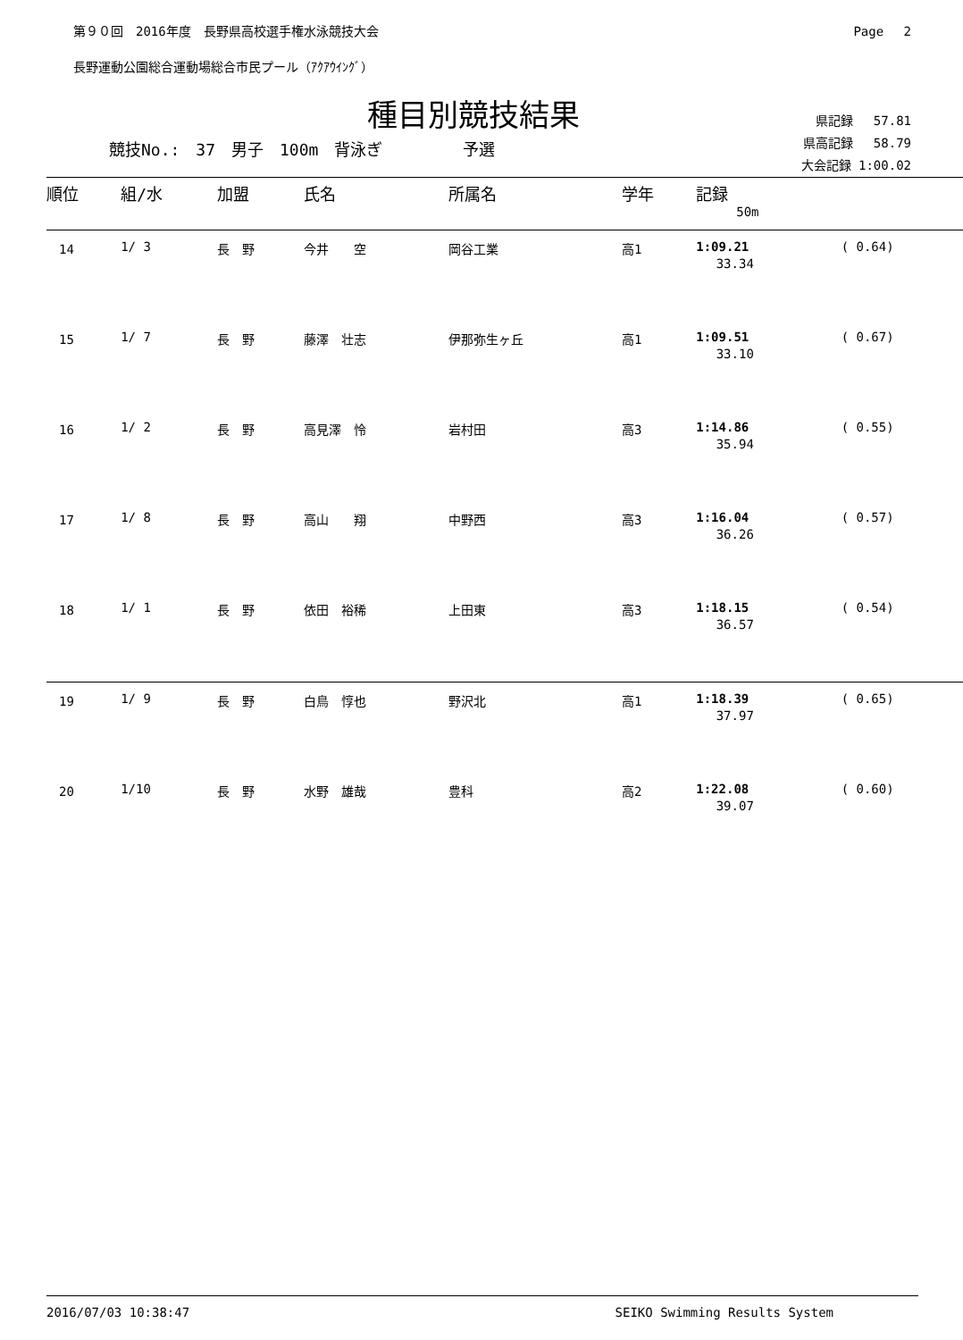第９０回　2016年度　長野県高校選手権水泳競技大会 Page　 2
長野運動公園総合運動場総合市民プール（ｱｸｱｳｲﾝｸﾞ）
種目別競技結果
競技No.:　37　男子　100m　背泳ぎ　　　　　予選
県記録　 57.81
県高記録　 58.79
大会記録 1:00.02
| 順位 | 組/水 | 加盟 | 氏名 | 所属名 | 学年 | 記録 | |
| --- | --- | --- | --- | --- | --- | --- | --- |
| | | | | | | 50m | |
| 14 | 1/ 3 | 長 野 | 今井 空 | 岡谷工業 | 高1 | 1:09.21 33.34 | ( 0.64) |
| 15 | 1/ 7 | 長 野 | 藤澤 壮志 | 伊那弥生ヶ丘 | 高1 | 1:09.51 33.10 | ( 0.67) |
| 16 | 1/ 2 | 長 野 | 高見澤 怜 | 岩村田 | 高3 | 1:14.86 35.94 | ( 0.55) |
| 17 | 1/ 8 | 長 野 | 高山 翔 | 中野西 | 高3 | 1:16.04 36.26 | ( 0.57) |
| 18 | 1/ 1 | 長 野 | 依田 裕稀 | 上田東 | 高3 | 1:18.15 36.57 | ( 0.54) |
| 19 | 1/ 9 | 長 野 | 白鳥 惇也 | 野沢北 | 高1 | 1:18.39 37.97 | ( 0.65) |
| 20 | 1/10 | 長 野 | 水野 雄哉 | 豊科 | 高2 | 1:22.08 39.07 | ( 0.60) |
2016/07/03 10:38:47 SEIKO Swimming Results System